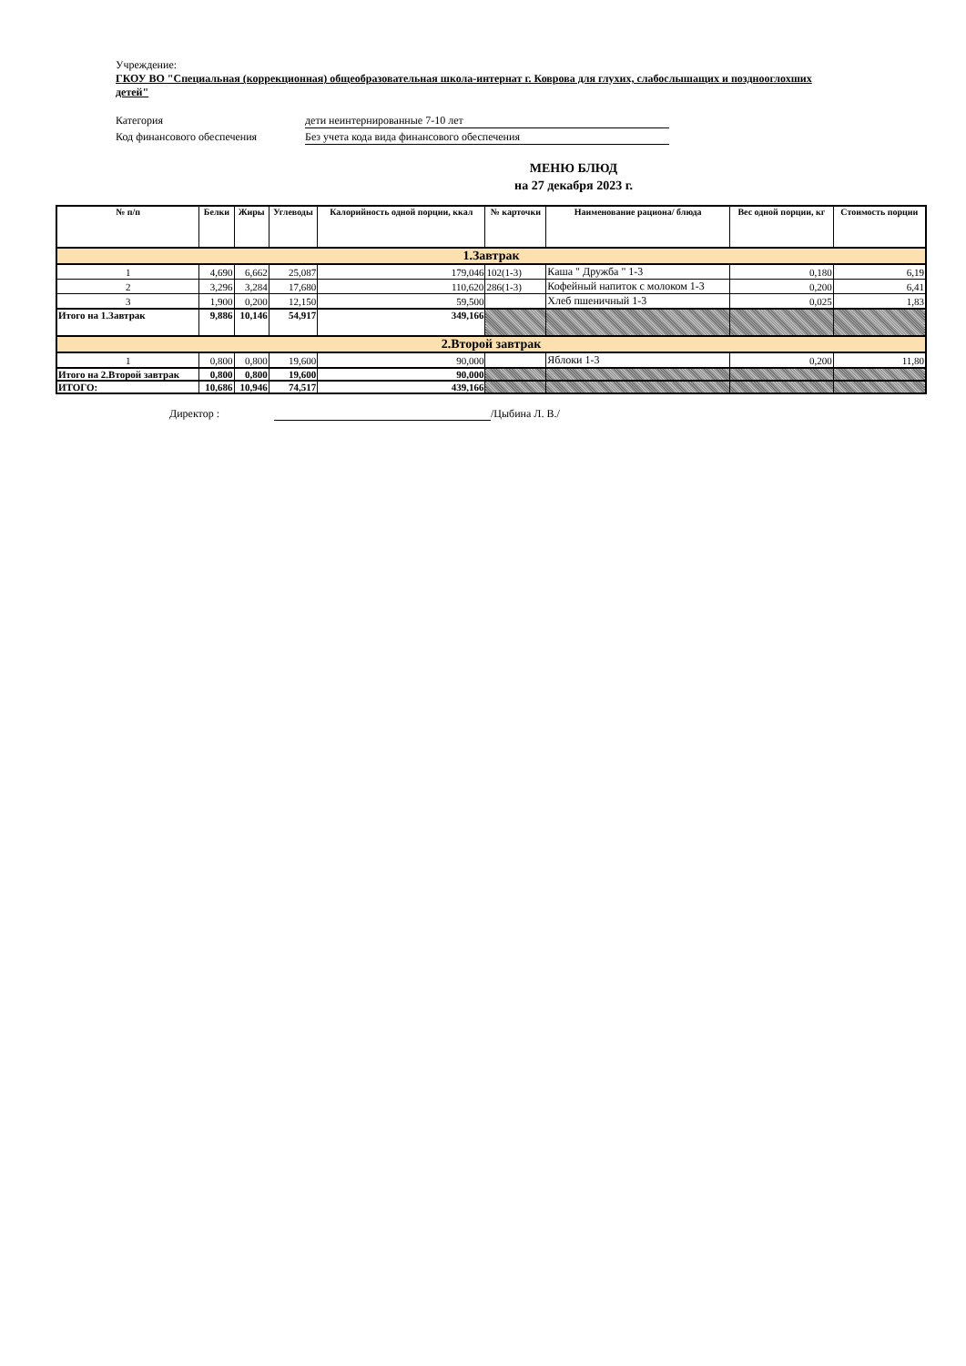Учреждение:
ГКОУ ВО "Специальная (коррекционная) общеобразовательная школа-интернат г. Коврова для глухих, слабослышащих и позднооглохших детей"
Категория дети неинтернированные 7-10 лет
Код финансового обеспечения Без учета кода вида финансового обеспечения
МЕНЮ БЛЮД
на 27 декабря 2023 г.
| № п/п | Белки | Жиры | Углеводы | Калорийность одной порции, ккал | № карточки | Наименование рациона/ блюда | Вес одной порции, кг | Стоимость порции |
| --- | --- | --- | --- | --- | --- | --- | --- | --- |
| 1.Завтрак | | | | | | | | |
| 1 | 4,690 | 6,662 | 25,087 | 179,046 | 102(1-3) | Каша " Дружба " 1-3 | 0,180 | 6,19 |
| 2 | 3,296 | 3,284 | 17,680 | 110,620 | 286(1-3) | Кофейный напиток с молоком 1-3 | 0,200 | 6,41 |
| 3 | 1,900 | 0,200 | 12,150 | 59,500 | | Хлеб пшеничный 1-3 | 0,025 | 1,83 |
| Итого на 1.Завтрак | 9,886 | 10,146 | 54,917 | 349,166 | | | | |
| 2.Второй завтрак | | | | | | | | |
| 1 | 0,800 | 0,800 | 19,600 | 90,000 | | Яблоки 1-3 | 0,200 | 11,80 |
| Итого на 2.Второй завтрак | 0,800 | 0,800 | 19,600 | 90,000 | | | | |
| ИТОГО: | 10,686 | 10,946 | 74,517 | 439,166 | | | | |
Директор : /Цыбина Л. В./